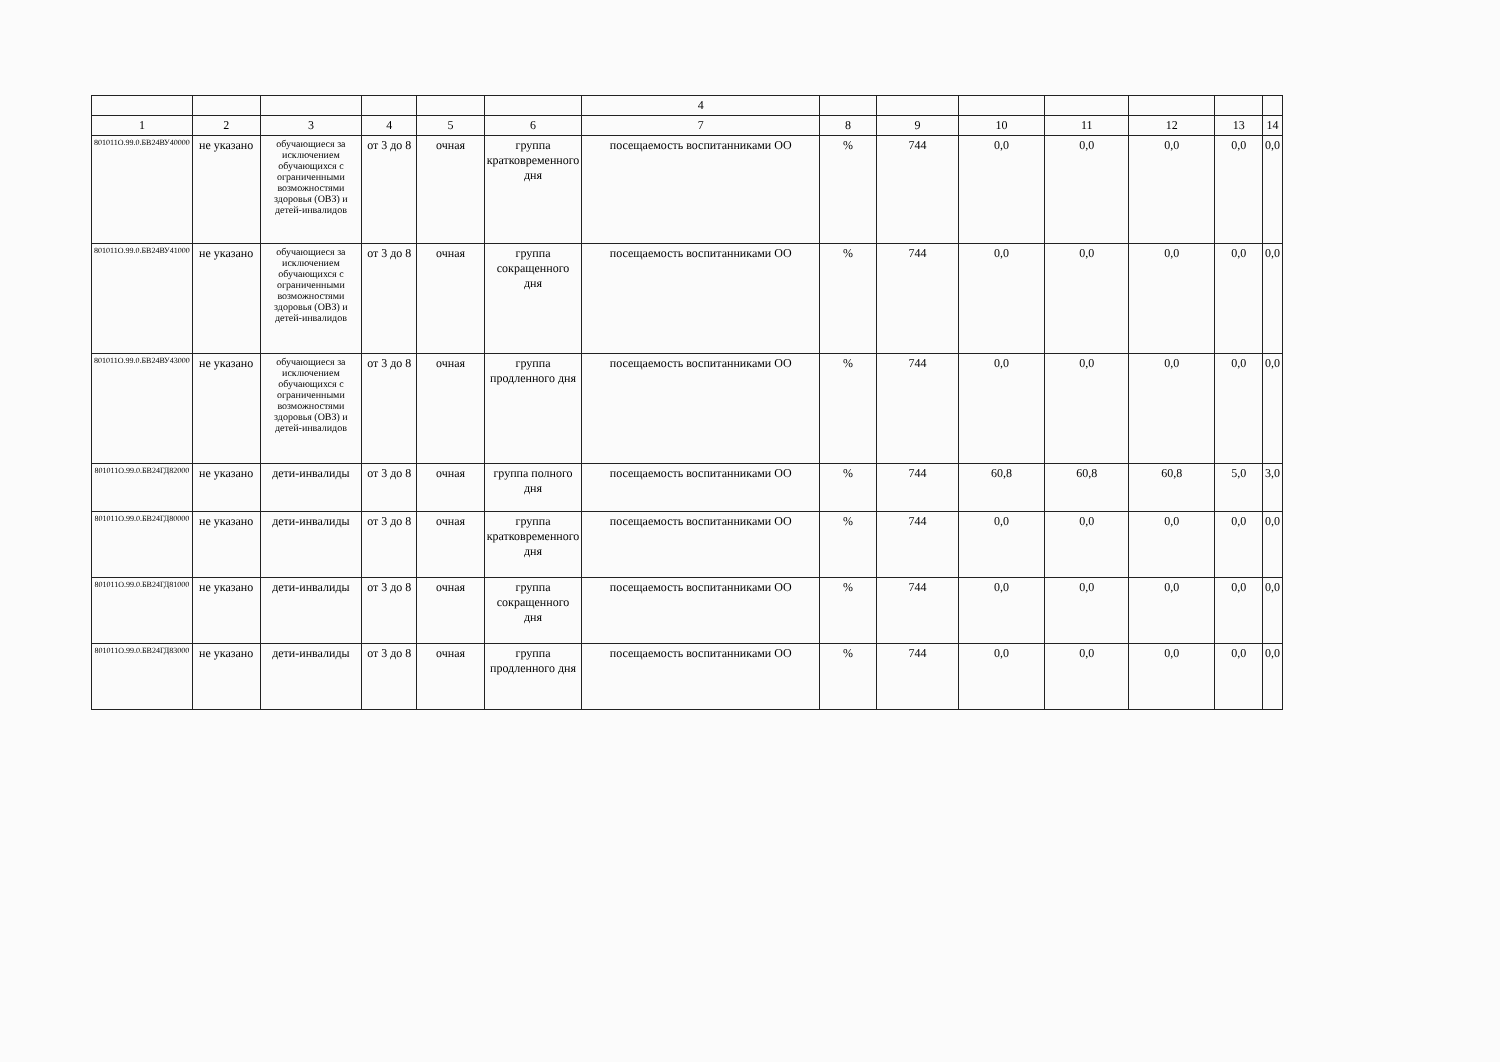| | | | | | | 4 | | | | | | | |
| --- | --- | --- | --- | --- | --- | --- | --- | --- | --- | --- | --- | --- | --- |
| 1 | 2 | 3 | 4 | 5 | 6 | 7 | 8 | 9 | 10 | 11 | 12 | 13 | 14 |
| 801011О.99.0.БВ24ВУ40000 | не указано | обучающиеся за исключением обучающихся с ограниченными возможностями здоровья (ОВЗ) и детей-инвалидов | от 3 до 8 | очная | группа кратковременного дня | посещаемость воспитанниками ОО | % | 744 | 0,0 | 0,0 | 0,0 | 0,0 | 0,0 |
| 801011О.99.0.БВ24ВУ41000 | не указано | обучающиеся за исключением обучающихся с ограниченными возможностями здоровья (ОВЗ) и детей-инвалидов | от 3 до 8 | очная | группа сокращенного дня | посещаемость воспитанниками ОО | % | 744 | 0,0 | 0,0 | 0,0 | 0,0 | 0,0 |
| 801011О.99.0.БВ24ВУ43000 | не указано | обучающиеся за исключением обучающихся с ограниченными возможностями здоровья (ОВЗ) и детей-инвалидов | от 3 до 8 | очная | группа продленного дня | посещаемость воспитанниками ОО | % | 744 | 0,0 | 0,0 | 0,0 | 0,0 | 0,0 |
| 801011О.99.0.БВ24ГД82000 | не указано | дети-инвалиды | от 3 до 8 | очная | группа полного дня | посещаемость воспитанниками ОО | % | 744 | 60,8 | 60,8 | 60,8 | 5,0 | 3,0 |
| 801011О.99.0.БВ24ГД80000 | не указано | дети-инвалиды | от 3 до 8 | очная | группа кратковременного дня | посещаемость воспитанниками ОО | % | 744 | 0,0 | 0,0 | 0,0 | 0,0 | 0,0 |
| 801011О.99.0.БВ24ГД81000 | не указано | дети-инвалиды | от 3 до 8 | очная | группа сокращенного дня | посещаемость воспитанниками ОО | % | 744 | 0,0 | 0,0 | 0,0 | 0,0 | 0,0 |
| 801011О.99.0.БВ24ГД83000 | не указано | дети-инвалиды | от 3 до 8 | очная | группа продленного дня | посещаемость воспитанниками ОО | % | 744 | 0,0 | 0,0 | 0,0 | 0,0 | 0,0 |